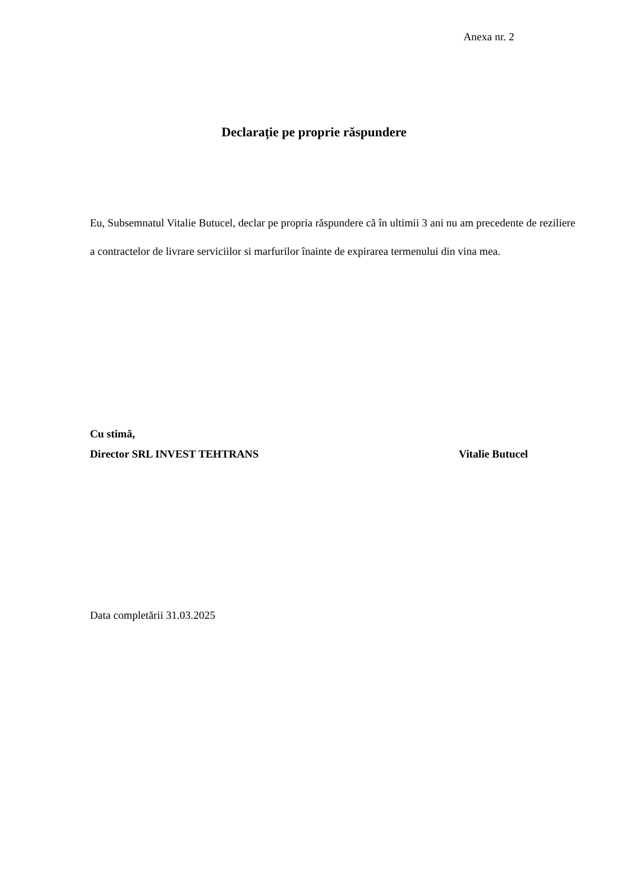Anexa nr. 2
Declarație pe proprie răspundere
Eu, Subsemnatul Vitalie Butucel, declar pe propria răspundere că în ultimii 3 ani nu am precedente de reziliere a contractelor de livrare serviciilor si marfurilor înainte de expirarea termenului din vina mea.
Cu stimă,
Director SRL INVEST TEHTRANS Vitalie Butucel
Data completării 31.03.2025